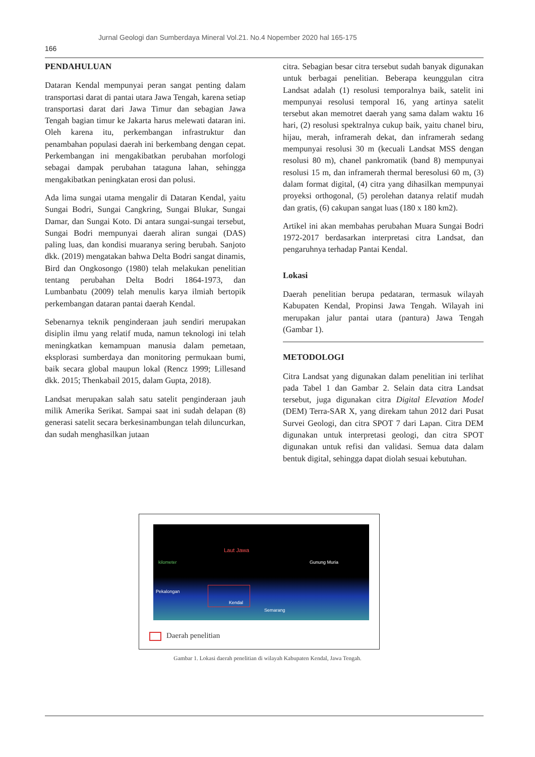Jurnal Geologi dan Sumberdaya Mineral Vol.21. No.4 Nopember 2020 hal 165-175
166
PENDAHULUAN
Dataran Kendal mempunyai peran sangat penting dalam transportasi darat di pantai utara Jawa Tengah, karena setiap transportasi darat dari Jawa Timur dan sebagian Jawa Tengah bagian timur ke Jakarta harus melewati dataran ini. Oleh karena itu, perkembangan infrastruktur dan penambahan populasi daerah ini berkembang dengan cepat. Perkembangan ini mengakibatkan perubahan morfologi sebagai dampak perubahan tataguna lahan, sehingga mengakibatkan peningkatan erosi dan polusi.
Ada lima sungai utama mengalir di Dataran Kendal, yaitu Sungai Bodri, Sungai Cangkring, Sungai Blukar, Sungai Damar, dan Sungai Koto. Di antara sungai-sungai tersebut, Sungai Bodri mempunyai daerah aliran sungai (DAS) paling luas, dan kondisi muaranya sering berubah. Sanjoto dkk. (2019) mengatakan bahwa Delta Bodri sangat dinamis, Bird dan Ongkosongo (1980) telah melakukan penelitian tentang perubahan Delta Bodri 1864-1973, dan Lumbanbatu (2009) telah menulis karya ilmiah bertopik perkembangan dataran pantai daerah Kendal.
Sebenarnya teknik penginderaan jauh sendiri merupakan disiplin ilmu yang relatif muda, namun teknologi ini telah meningkatkan kemampuan manusia dalam pemetaan, eksplorasi sumberdaya dan monitoring permukaan bumi, baik secara global maupun lokal (Rencz 1999; Lillesand dkk. 2015; Thenkabail 2015, dalam Gupta, 2018).
Landsat merupakan salah satu satelit penginderaan jauh milik Amerika Serikat. Sampai saat ini sudah delapan (8) generasi satelit secara berkesinambungan telah diluncurkan, dan sudah menghasilkan jutaan
citra. Sebagian besar citra tersebut sudah banyak digunakan untuk berbagai penelitian. Beberapa keunggulan citra Landsat adalah (1) resolusi temporalnya baik, satelit ini mempunyai resolusi temporal 16, yang artinya satelit tersebut akan memotret daerah yang sama dalam waktu 16 hari, (2) resolusi spektralnya cukup baik, yaitu chanel biru, hijau, merah, inframerah dekat, dan inframerah sedang mempunyai resolusi 30 m (kecuali Landsat MSS dengan resolusi 80 m), chanel pankromatik (band 8) mempunyai resolusi 15 m, dan inframerah thermal beresolusi 60 m, (3) dalam format digital, (4) citra yang dihasilkan mempunyai proyeksi orthogonal, (5) perolehan datanya relatif mudah dan gratis, (6) cakupan sangat luas (180 x 180 km2).
Artikel ini akan membahas perubahan Muara Sungai Bodri 1972-2017 berdasarkan interpretasi citra Landsat, dan pengaruhnya terhadap Pantai Kendal.
Lokasi
Daerah penelitian berupa pedataran, termasuk wilayah Kabupaten Kendal, Propinsi Jawa Tengah. Wilayah ini merupakan jalur pantai utara (pantura) Jawa Tengah (Gambar 1).
METODOLOGI
Citra Landsat yang digunakan dalam penelitian ini terlihat pada Tabel 1 dan Gambar 2. Selain data citra Landsat tersebut, juga digunakan citra Digital Elevation Model (DEM) Terra-SAR X, yang direkam tahun 2012 dari Pusat Survei Geologi, dan citra SPOT 7 dari Lapan. Citra DEM digunakan untuk interpretasi geologi, dan citra SPOT digunakan untuk refisi dan validasi. Semua data dalam bentuk digital, sehingga dapat diolah sesuai kebutuhan.
Laut Jawa
Gunung Muria
Pekalongan
Kendal
Semarang
kilometer
Daerah penelitian
Gambar 1. Lokasi daerah penelitian di wilayah Kabupaten Kendal, Jawa Tengah.